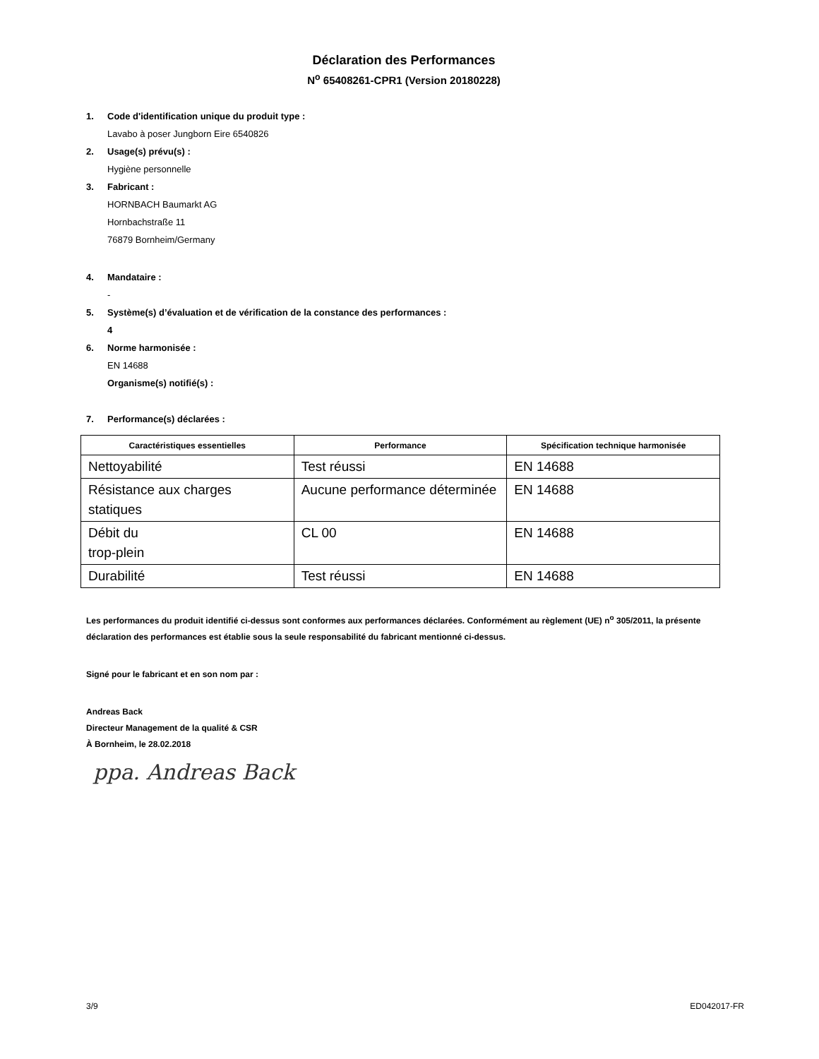Déclaration des Performances
N<sup>o</sup> 65408261-CPR1 (Version 20180228)
1. Code d'identification unique du produit type :
Lavabo à poser Jungborn Eire 6540826
2. Usage(s) prévu(s) :
Hygiène personnelle
3. Fabricant :
HORNBACH Baumarkt AG
Hornbachstraße 11
76879 Bornheim/Germany
4. Mandataire :
-
5. Système(s) d’évaluation et de vérification de la constance des performances :
4
6. Norme harmonisée :
EN 14688
Organisme(s) notifié(s) :
7. Performance(s) déclarées :
| Caractéristiques essentielles | Performance | Spécification technique harmonisée |
| --- | --- | --- |
| Nettoyabilité | Test réussi | EN 14688 |
| Résistance aux charges statiques | Aucune performance déterminée | EN 14688 |
| Débit du trop-plein | CL 00 | EN 14688 |
| Durabilité | Test réussi | EN 14688 |
Les performances du produit identifié ci-dessus sont conformes aux performances déclarées. Conformément au règlement (UE) n<sup>o</sup> 305/2011, la présente déclaration des performances est établie sous la seule responsabilité du fabricant mentionné ci-dessus.
Signé pour le fabricant et en son nom par :
Andreas Back
Directeur Management de la qualité & CSR
À Bornheim, le 28.02.2018
ppa. Andreas Back
3/9 ED042017-FR